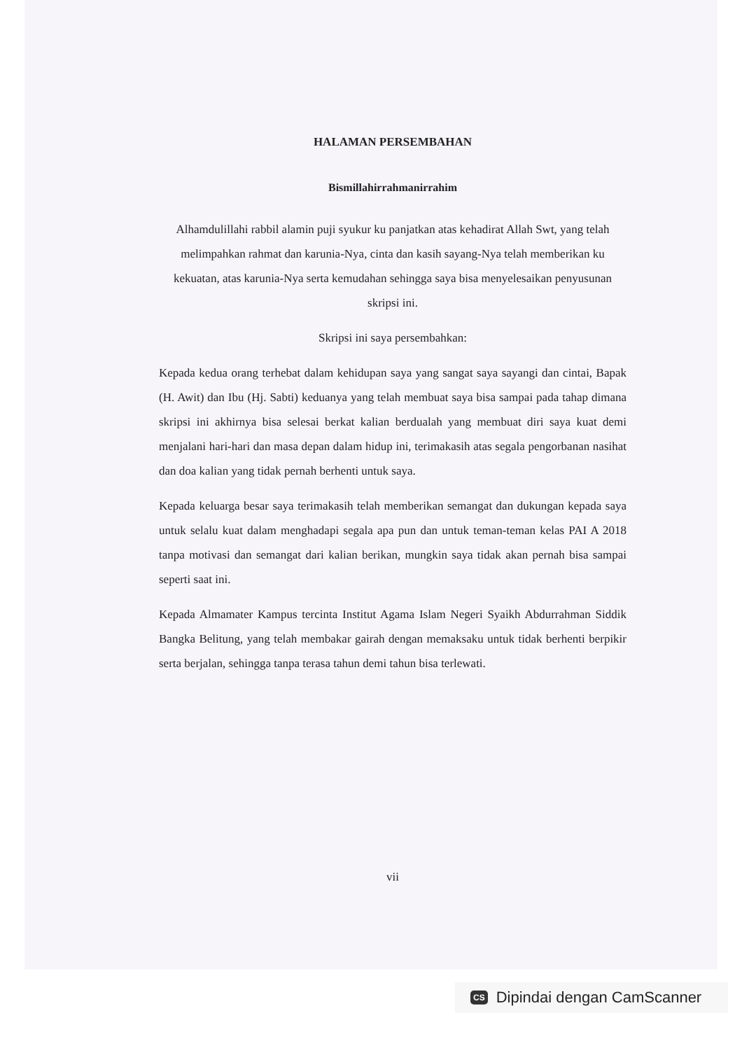HALAMAN PERSEMBAHAN
Bismillahirrahmanirrahim
Alhamdulillahi rabbil alamin puji syukur ku panjatkan atas kehadirat Allah Swt, yang telah melimpahkan rahmat dan karunia-Nya, cinta dan kasih sayang-Nya telah memberikan ku kekuatan, atas karunia-Nya serta kemudahan sehingga saya bisa menyelesaikan penyusunan skripsi ini.
Skripsi ini saya persembahkan:
Kepada kedua orang terhebat dalam kehidupan saya yang sangat saya sayangi dan cintai, Bapak (H. Awit) dan Ibu (Hj. Sabti) keduanya yang telah membuat saya bisa sampai pada tahap dimana skripsi ini akhirnya bisa selesai berkat kalian berdualah yang membuat diri saya kuat demi menjalani hari-hari dan masa depan dalam hidup ini, terimakasih atas segala pengorbanan nasihat dan doa kalian yang tidak pernah berhenti untuk saya.
Kepada keluarga besar saya terimakasih telah memberikan semangat dan dukungan kepada saya untuk selalu kuat dalam menghadapi segala apa pun dan untuk teman-teman kelas PAI A 2018 tanpa motivasi dan semangat dari kalian berikan, mungkin saya tidak akan pernah bisa sampai seperti saat ini.
Kepada Almamater Kampus tercinta Institut Agama Islam Negeri Syaikh Abdurrahman Siddik Bangka Belitung, yang telah membakar gairah dengan memaksaku untuk tidak berhenti berpikir serta berjalan, sehingga tanpa terasa tahun demi tahun bisa terlewati.
vii
CS Dipindai dengan CamScanner